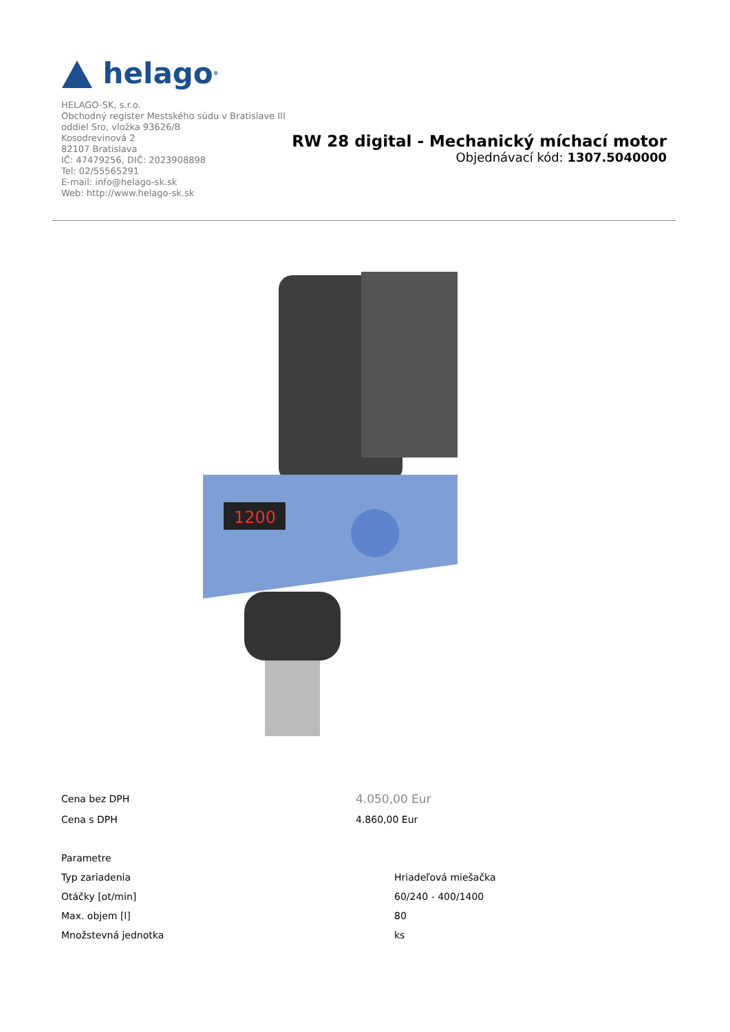helago<sup>®</sup>
HELAGO-SK, s.r.o.
Obchodný register Mestského súdu v Bratislave III
oddiel Sro, vložka 93626/B
Kosodrevinová 2
82107 Bratislava
IČ: 47479256, DIČ: 2023908898
Tel: 02/55565291
E-mail: info@helago-sk.sk
Web: http://www.helago-sk.sk
RW 28 digital - Mechanický míchací motor
Objednávací kód: 1307.5040000
1200
| Cena bez DPH | 4.050,00 Eur |
| Cena s DPH | 4.860,00 Eur |
| Parametre | |
| Typ zariadenia | Hriadeľová miešačka |
| Otáčky [ot/min] | 60/240 - 400/1400 |
| Max. objem [l] | 80 |
| Množstevná jednotka | ks |